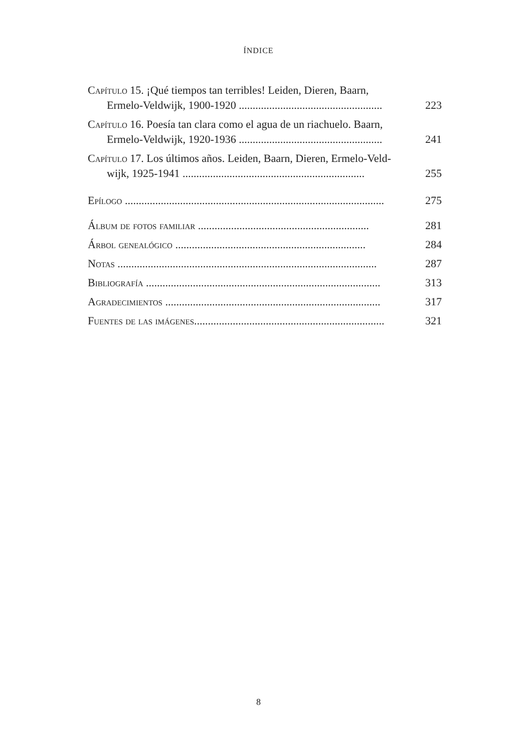ÍNDICE
Capítulo 15. ¡Qué tiempos tan terribles! Leiden, Dieren, Baarn,
Ermelo-Veldwijk, 1900-1920 ....................................................
223
Capítulo 16. Poesía tan clara como el agua de un riachuelo. Baarn,
Ermelo-Veldwijk, 1920-1936 ....................................................
241
Capítulo 17. Los últimos años. Leiden, Baarn, Dieren, Ermelo-Veld-
wijk, 1925-1941 ..................................................................
255
Epílogo ..............................................................................................
275
Álbum de fotos familiar ..............................................................
281
Árbol genealógico .....................................................................
284
Notas ..............................................................................................
287
Bibliografía .....................................................................................
313
Agradecimientos ..............................................................................
317
Fuentes de las imágenes.....................................................................
321
8